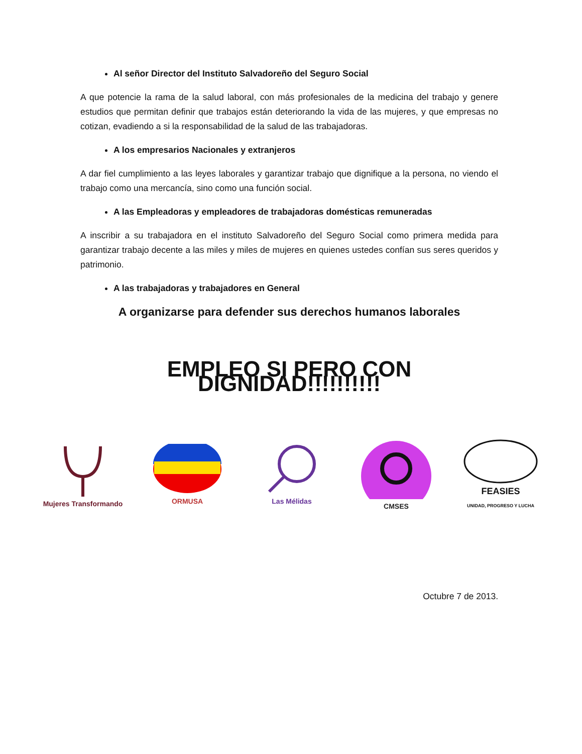Al señor Director del Instituto Salvadoreño del Seguro Social
A que potencie la rama de la salud laboral, con más profesionales de la medicina del trabajo y genere estudios que permitan definir que trabajos están deteriorando la vida de las mujeres, y que empresas no cotizan, evadiendo a si la responsabilidad de la salud de las trabajadoras.
A los empresarios Nacionales y extranjeros
A dar fiel cumplimiento a las leyes laborales y garantizar trabajo que dignifique a la persona, no viendo el trabajo como una mercancía, sino como una función social.
A las Empleadoras y empleadores de trabajadoras domésticas remuneradas
A inscribir a su trabajadora en el instituto Salvadoreño del Seguro Social como primera medida para garantizar trabajo decente a las miles y miles de mujeres en quienes ustedes confían sus seres queridos y patrimonio.
A las trabajadoras y trabajadores en General
A organizarse para defender sus derechos humanos laborales
EMPLEO SI PERO CON DIGNIDAD!!!!!!!!!!
Mujeres Transformando
ORMUSA Las Mélidas CMSES
FEASIES
UNIDAD, PROGRESO Y LUCHA
Octubre 7 de 2013.